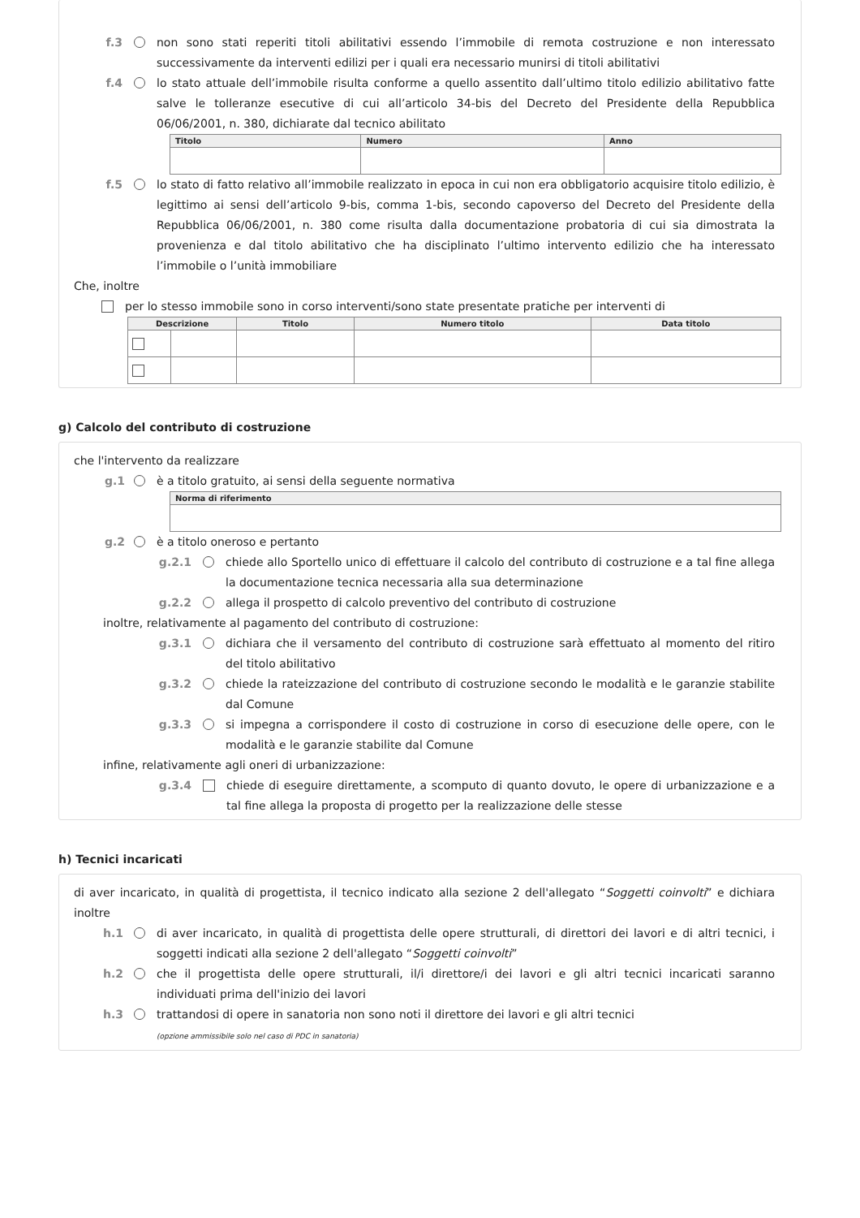f.3 non sono stati reperiti titoli abilitativi essendo l’immobile di remota costruzione e non interessato successivamente da interventi edilizi per i quali era necessario munirsi di titoli abilitativi
f.4 lo stato attuale dell’immobile risulta conforme a quello assentito dall’ultimo titolo edilizio abilitativo fatte salve le tolleranze esecutive di cui all’articolo 34-bis del Decreto del Presidente della Repubblica 06/06/2001, n. 380, dichiarate dal tecnico abilitato
| Titolo | Numero | Anno |
| --- | --- | --- |
f.5 lo stato di fatto relativo all’immobile realizzato in epoca in cui non era obbligatorio acquisire titolo edilizio, è legittimo ai sensi dell’articolo 9-bis, comma 1-bis, secondo capoverso del Decreto del Presidente della Repubblica 06/06/2001, n. 380 come risulta dalla documentazione probatoria di cui sia dimostrata la provenienza e dal titolo abilitativo che ha disciplinato l’ultimo intervento edilizio che ha interessato l’immobile o l’unità immobiliare
Che, inoltre
per lo stesso immobile sono in corso interventi/sono state presentate pratiche per interventi di
| Descrizione | | Titolo | Numero titolo | Data titolo |
| --- | --- | --- | --- | --- |
g) Calcolo del contributo di costruzione
che l'intervento da realizzare
g.1 è a titolo gratuito, ai sensi della seguente normativa
| Norma di riferimento |
| --- |
g.2 è a titolo oneroso e pertanto
g.2.1 chiede allo Sportello unico di effettuare il calcolo del contributo di costruzione e a tal fine allega la documentazione tecnica necessaria alla sua determinazione
g.2.2 allega il prospetto di calcolo preventivo del contributo di costruzione
inoltre, relativamente al pagamento del contributo di costruzione:
g.3.1 dichiara che il versamento del contributo di costruzione sarà effettuato al momento del ritiro del titolo abilitativo
g.3.2 chiede la rateizzazione del contributo di costruzione secondo le modalità e le garanzie stabilite dal Comune
g.3.3 si impegna a corrispondere il costo di costruzione in corso di esecuzione delle opere, con le modalità e le garanzie stabilite dal Comune
infine, relativamente agli oneri di urbanizzazione:
g.3.4 chiede di eseguire direttamente, a scomputo di quanto dovuto, le opere di urbanizzazione e a tal fine allega la proposta di progetto per la realizzazione delle stesse
h) Tecnici incaricati
di aver incaricato, in qualità di progettista, il tecnico indicato alla sezione 2 dell'allegato “Soggetti coinvolti” e dichiara inoltre
h.1 di aver incaricato, in qualità di progettista delle opere strutturali, di direttori dei lavori e di altri tecnici, i soggetti indicati alla sezione 2 dell'allegato “Soggetti coinvolti”
h.2 che il progettista delle opere strutturali, il/i direttore/i dei lavori e gli altri tecnici incaricati saranno individuati prima dell'inizio dei lavori
h.3 trattandosi di opere in sanatoria non sono noti il direttore dei lavori e gli altri tecnici
(opzione ammissibile solo nel caso di PDC in sanatoria)